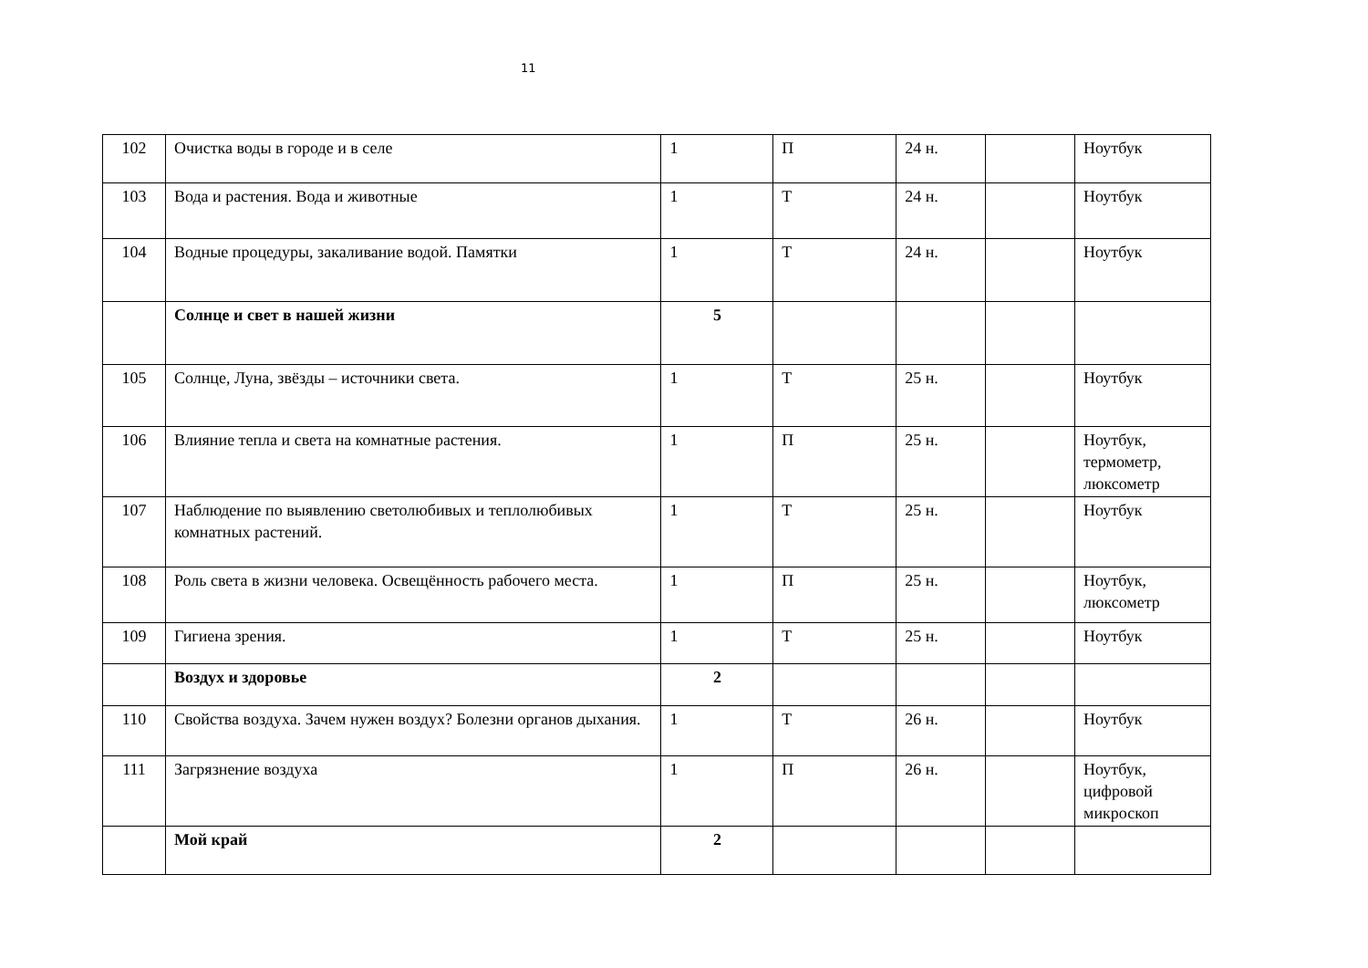11
| 102 | Очистка воды в городе и в селе | 1 | П | 24 н. | | Ноутбук |
| 103 | Вода и растения. Вода и животные | 1 | Т | 24 н. | | Ноутбук |
| 104 | Водные процедуры, закаливание водой. Памятки | 1 | Т | 24 н. | | Ноутбук |
| | Солнце и свет в нашей жизни | 5 | | | | |
| 105 | Солнце, Луна, звёзды – источники света. | 1 | Т | 25 н. | | Ноутбук |
| 106 | Влияние тепла и света на комнатные растения. | 1 | П | 25 н. | | Ноутбук, термометр, люксометр |
| 107 | Наблюдение по выявлению светолюбивых и теплолюбивых комнатных растений. | 1 | Т | 25 н. | | Ноутбук |
| 108 | Роль света в жизни человека. Освещённость рабочего места. | 1 | П | 25 н. | | Ноутбук, люксометр |
| 109 | Гигиена зрения. | 1 | Т | 25 н. | | Ноутбук |
| | Воздух и здоровье | 2 | | | | |
| 110 | Свойства воздуха. Зачем нужен воздух? Болезни органов дыхания. | 1 | Т | 26 н. | | Ноутбук |
| 111 | Загрязнение воздуха | 1 | П | 26 н. | | Ноутбук, цифровой микроскоп |
| | Мой край | 2 | | | | |